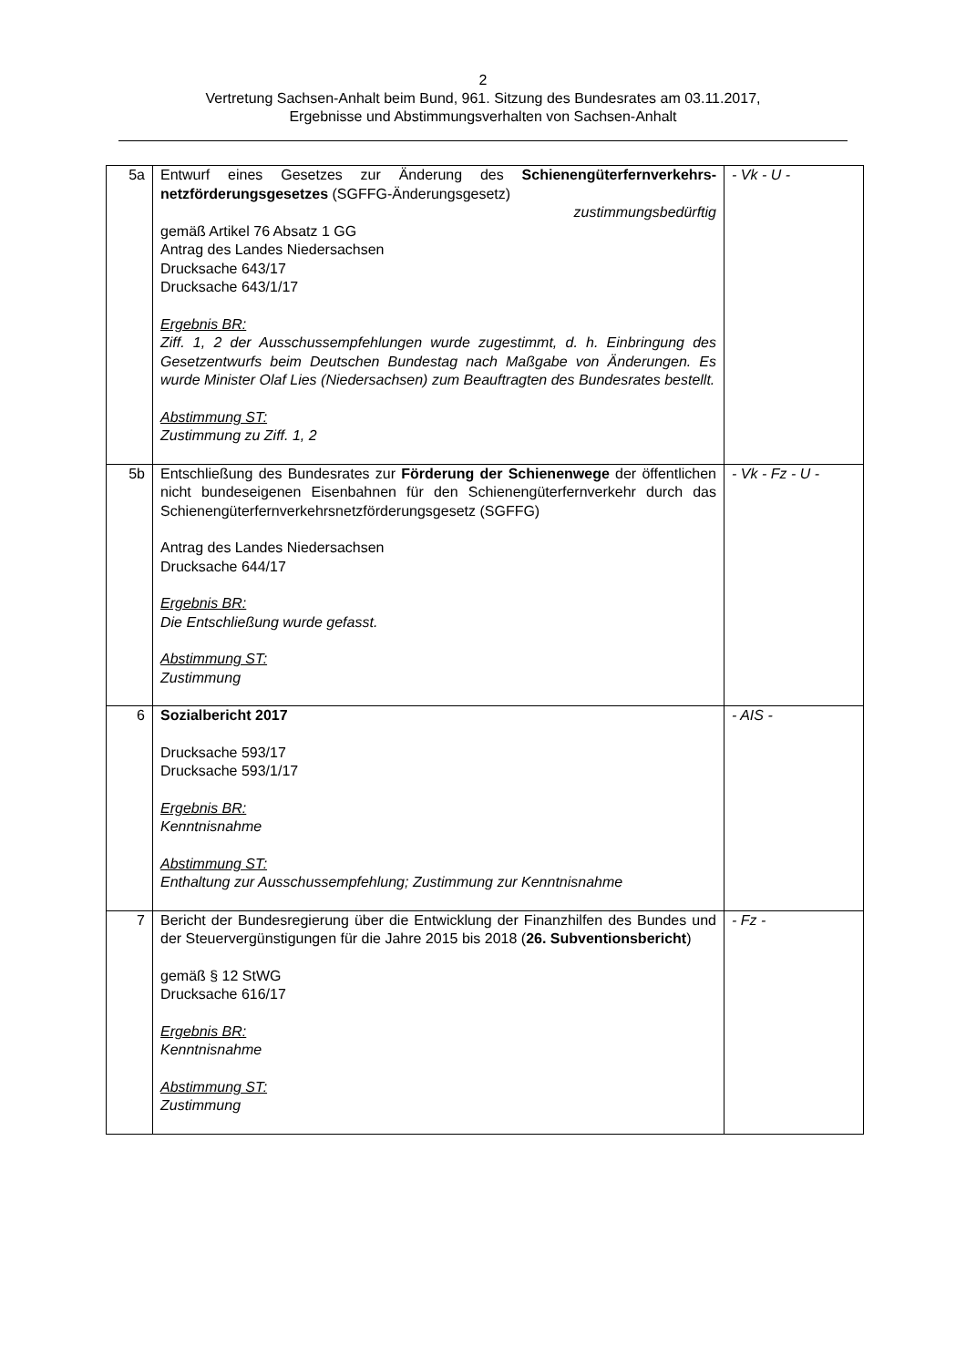2
Vertretung Sachsen-Anhalt beim Bund, 961. Sitzung des Bundesrates am 03.11.2017,
Ergebnisse und Abstimmungsverhalten von Sachsen-Anhalt
| 5a | Entwurf eines Gesetzes zur Änderung des Schienengüterfernverkehrs­netzförderungsgesetzes (SGFFG-Änderungsgesetz) zustimmungsbedürftig gemäß Artikel 76 Absatz 1 GG Antrag des Landes Niedersachsen Drucksache 643/17 Drucksache 643/1/17 Ergebnis BR: Ziff. 1, 2 der Ausschussempfehlungen wurde zugestimmt, d. h. Einbringung des Gesetzentwurfs beim Deutschen Bundestag nach Maßgabe von Änderungen. Es wurde Minister Olaf Lies (Niedersachsen) zum Beauftragten des Bundesrates bestellt. Abstimmung ST: Zustimmung zu Ziff. 1, 2 | - Vk - U - |
| 5b | Entschließung des Bundesrates zur Förderung der Schienenwege der öffentlichen nicht bundeseigenen Eisenbahnen für den Schienengüter­fernverkehr durch das Schienengüterfernverkehrsnetzförderungsgesetz (SGFFG) Antrag des Landes Niedersachsen Drucksache 644/17 Ergebnis BR: Die Entschließung wurde gefasst. Abstimmung ST: Zustimmung | - Vk - Fz - U - |
| 6 | Sozialbericht 2017 Drucksache 593/17 Drucksache 593/1/17 Ergebnis BR: Kenntnisnahme Abstimmung ST: Enthaltung zur Ausschussempfehlung; Zustimmung zur Kenntnisnahme | - AIS - |
| 7 | Bericht der Bundesregierung über die Entwicklung der Finanzhilfen des Bundes und der Steuervergünstigungen für die Jahre 2015 bis 2018 ( 26. Subventionsbericht ) gemäß § 12 StWG Drucksache 616/17 Ergebnis BR: Kenntnisnahme Abstimmung ST: Zustimmung | - Fz - |